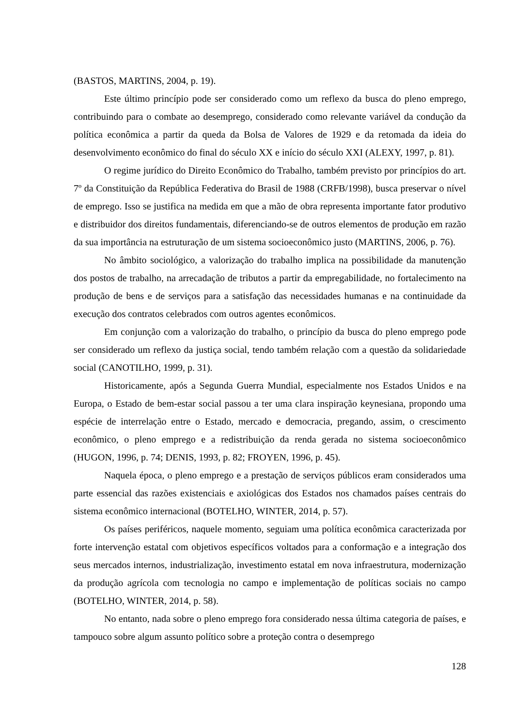(BASTOS, MARTINS, 2004, p. 19).
Este último princípio pode ser considerado como um reflexo da busca do pleno emprego, contribuindo para o combate ao desemprego, considerado como relevante variável da condução da política econômica a partir da queda da Bolsa de Valores de 1929 e da retomada da ideia do desenvolvimento econômico do final do século XX e início do século XXI (ALEXY, 1997, p. 81).
O regime jurídico do Direito Econômico do Trabalho, também previsto por princípios do art. 7º da Constituição da República Federativa do Brasil de 1988 (CRFB/1998), busca preservar o nível de emprego. Isso se justifica na medida em que a mão de obra representa importante fator produtivo e distribuidor dos direitos fundamentais, diferenciando-se de outros elementos de produção em razão da sua importância na estruturação de um sistema socioeconômico justo (MARTINS, 2006, p. 76).
No âmbito sociológico, a valorização do trabalho implica na possibilidade da manutenção dos postos de trabalho, na arrecadação de tributos a partir da empregabilidade, no fortalecimento na produção de bens e de serviços para a satisfação das necessidades humanas e na continuidade da execução dos contratos celebrados com outros agentes econômicos.
Em conjunção com a valorização do trabalho, o princípio da busca do pleno emprego pode ser considerado um reflexo da justiça social, tendo também relação com a questão da solidariedade social (CANOTILHO, 1999, p. 31).
Historicamente, após a Segunda Guerra Mundial, especialmente nos Estados Unidos e na Europa, o Estado de bem-estar social passou a ter uma clara inspiração keynesiana, propondo uma espécie de interrelação entre o Estado, mercado e democracia, pregando, assim, o crescimento econômico, o pleno emprego e a redistribuição da renda gerada no sistema socioeconômico (HUGON, 1996, p. 74; DENIS, 1993, p. 82; FROYEN, 1996, p. 45).
Naquela época, o pleno emprego e a prestação de serviços públicos eram considerados uma parte essencial das razões existenciais e axiológicas dos Estados nos chamados países centrais do sistema econômico internacional (BOTELHO, WINTER, 2014, p. 57).
Os países periféricos, naquele momento, seguiam uma política econômica caracterizada por forte intervenção estatal com objetivos específicos voltados para a conformação e a integração dos seus mercados internos, industrialização, investimento estatal em nova infraestrutura, modernização da produção agrícola com tecnologia no campo e implementação de políticas sociais no campo (BOTELHO, WINTER, 2014, p. 58).
No entanto, nada sobre o pleno emprego fora considerado nessa última categoria de países, e tampouco sobre algum assunto político sobre a proteção contra o desemprego
128